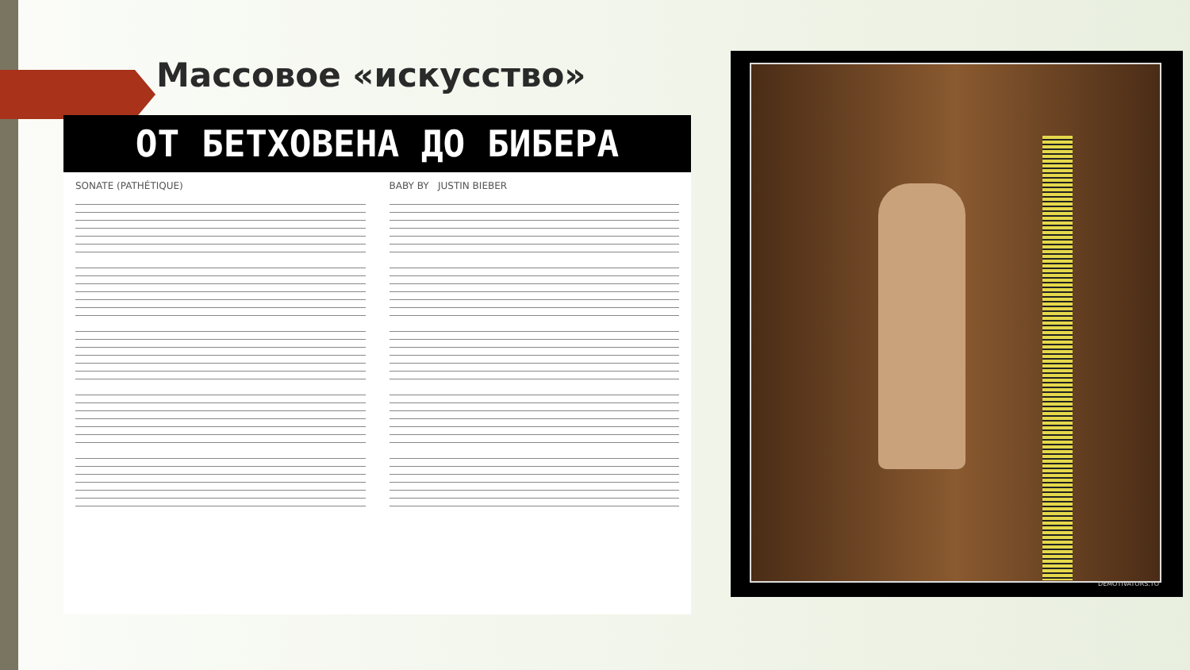Массовое «искусство»
ОТ БЕТХОВЕНА ДО БИБЕРА
SONATE (PATHÉTIQUE) BABY BY JUSTIN BIEBER
DEMOTIVATORS.TO